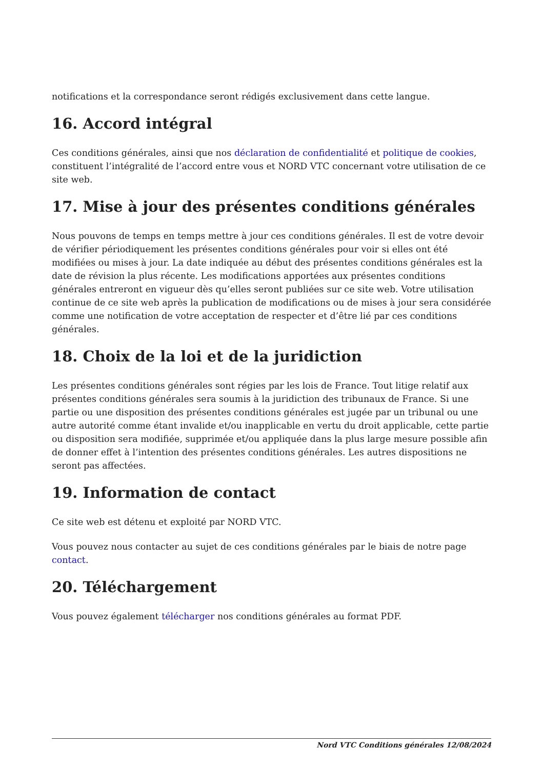notifications et la correspondance seront rédigés exclusivement dans cette langue.
16. Accord intégral
Ces conditions générales, ainsi que nos déclaration de confidentialité et politique de cookies, constituent l’intégralité de l’accord entre vous et NORD VTC concernant votre utilisation de ce site web.
17. Mise à jour des présentes conditions générales
Nous pouvons de temps en temps mettre à jour ces conditions générales. Il est de votre devoir de vérifier périodiquement les présentes conditions générales pour voir si elles ont été modifiées ou mises à jour. La date indiquée au début des présentes conditions générales est la date de révision la plus récente. Les modifications apportées aux présentes conditions générales entreront en vigueur dès qu’elles seront publiées sur ce site web. Votre utilisation continue de ce site web après la publication de modifications ou de mises à jour sera considérée comme une notification de votre acceptation de respecter et d’être lié par ces conditions générales.
18. Choix de la loi et de la juridiction
Les présentes conditions générales sont régies par les lois de France. Tout litige relatif aux présentes conditions générales sera soumis à la juridiction des tribunaux de France. Si une partie ou une disposition des présentes conditions générales est jugée par un tribunal ou une autre autorité comme étant invalide et/ou inapplicable en vertu du droit applicable, cette partie ou disposition sera modifiée, supprimée et/ou appliquée dans la plus large mesure possible afin de donner effet à l’intention des présentes conditions générales. Les autres dispositions ne seront pas affectées.
19. Information de contact
Ce site web est détenu et exploité par NORD VTC.
Vous pouvez nous contacter au sujet de ces conditions générales par le biais de notre page contact.
20. Téléchargement
Vous pouvez également télécharger nos conditions générales au format PDF.
Nord VTC Conditions générales 12/08/2024